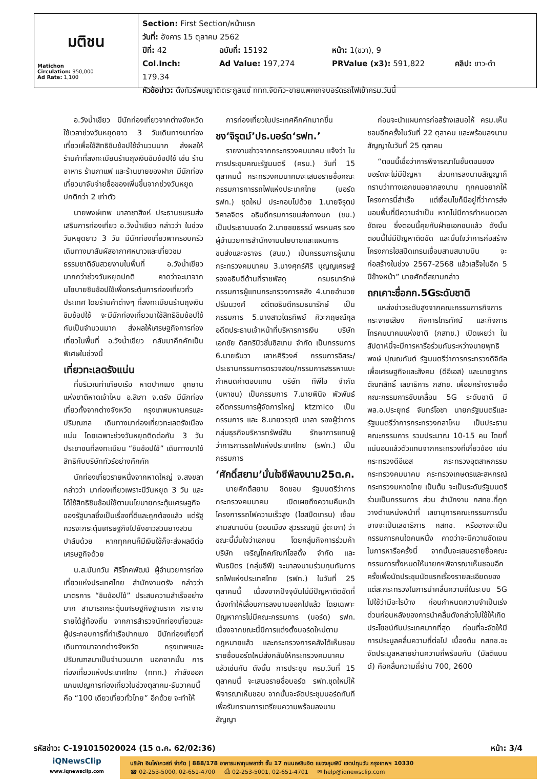มติชน
Matichon
Circulation: 950,000
Ad Rate: 1,100
Section: First Section/หน้าแรก
วันที่: อังคาร 15 ตุลาคม 2562
ปีที่: 42 ฉบับที่: 15192 หน้า: 1(ขวา), 9
Col.Inch: 179.34 Ad Value: 197,274 PRValue (x3): 591,822 คลิป: ขาว-ดำ
หัวข้อข่าว: ดึงทัวร์พบญาติตระกูลแซ่ ททท.จัดคิว-ขายแพคเกจบอร์ดรถไฟเข้าครม.วันนี้
อ.วังน้ำเขียว มีนักท่องเที่ยวจากต่างจังหวัดใช้เวลาช่วงวันหยุดยาว 3 วันเดินทางมาท่องเที่ยวเพื่อใช้สิทธิชิมช้อปใช้จำนวนมาก ส่งผลให้ร้านค้าที่ลงทะเบียนร้านถุงเงินชิมช้อปใช้ เช่น ร้านอาหาร ร้านกาแฟ และร้านขายของฝาก มีนักท่องเที่ยวมาจับจ่ายซื้อของเพิ่มขึ้นจากช่วงวันหยุดปกติกว่า 2 เท่าตัว
นายพงษ์เทพ มาลาชาสิงห์ ประธานชมรมส่งเสริมการท่องเที่ยว อ.วังน้ำเขียว กล่าวว่า ในช่วงวันหยุดยาว 3 วัน มีนักท่องเที่ยวพาครอบครัวเดินทางมาสัมผัสอากาศหนาวและเที่ยวชมธรรมชาติอันสวยงามในพื้นที่ อ.วังน้ำเขียว มากกว่าช่วงวันหยุดปกติ คาดว่าจะมาจากนโยบายชิมช้อปใช้เพื่อกระตุ้นการท่องเที่ยวทั่วประเทศ โดยร้านค้าต่างๆ ที่ลงทะเบียนร้านถุงเงินชิมช้อปใช้ จะมีนักท่องเที่ยวมาใช้สิทธิชิมช้อปใช้กันเป็นจำนวนมาก ส่งผลให้เศรษฐกิจการท่องเที่ยวในพื้นที่ อ.วังน้ำเขียว กลับมาคึกคักเป็นพิเศษในช่วงนี้
เที่ยวทะเลตรังแน่น
ที่บริเวณท่าเทียบเรือ หาดปากเมง อุทยานแห่งชาติหาดเจ้าไหม อ.สิเกา จ.ตรัง มีนักท่องเที่ยวทั้งจากต่างจังหวัด กรุงเทพมหานครและปริมณฑล เดินทางมาท่องเที่ยวทะเลตรังเนืองแน่น โดยเฉพาะช่วงวันหยุดติดต่อกัน 3 วัน ประชาชนที่ลงทะเบียน “ชิมช้อปใช้” เดินทางมาใช้สิทธิกับบริษัททัวร์อย่างคึกคัก
นักท่องเที่ยวรายหนึ่งจากหาดใหญ่ จ.สงขลา กล่าวว่า มาท่องเที่ยวเพราะมีวันหยุด 3 วัน และได้ใช้สิทธิชิมช้อปใช้ตามนโยบายกระตุ้นเศรษฐกิจของรัฐบาลซึ่งเป็นเรื่องที่ดีและถูกต้องแล้ว แต่รัฐควรจะกระตุ้นเศรษฐกิจไปยังชาวสวนยางสวนปาล์มด้วย หากทุกคนก็มีเงินใช้ก็จะส่งผลดีต่อเศรษฐกิจด้วย
น.ส.นันทวัน ศิริโภคพัฒน์ ผู้อำนวยการท่องเที่ยวแห่งประเทศไทย สำนักงานตรัง กล่าวว่า มาตรการ “ชิมช้อปใช้” ประสบความสำเร็จอย่างมาก สามารถกระตุ้นเศรษฐกิจฐานราก กระจายรายได้สู่ท้องถิ่น จากการสำรวจนักท่องเที่ยวและผู้ประกอบการที่ท่าเรือปากเมง มีนักท่องเที่ยวที่เดินทางมาจากต่างจังหวัด กรุงเทพฯและปริมณฑลมาเป็นจำนวนมาก นอกจากนั้น การท่องเที่ยวแห่งประเทศไทย (ททท.) กำลังออกแคมเปญการท่องเที่ยวในช่วงตุลาคม-ธันวาคมนี้ คือ “100 เดียวเที่ยวทั่วไทย” อีกด้วย จะทำให้
การท่องเที่ยวในประเทศคึกคักมากขึ้น
ชง‘จิรุตม์’ปธ.บอร์ด‘รฟท.’
รายงานข่าวจากกระทรวงคมนาคม แจ้งว่า ในการประชุมคณะรัฐมนตรี (ครม.) วันที่ 15 ตุลาคมนี้ กระทรวงคมนาคมจะเสนอรายชื่อคณะกรรมการการรถไฟแห่งประเทศไทย (บอร์ด รฟท.) ชุดใหม่ ประกอบไปด้วย 1.นายจิรุตม์ วิศาลจิตร อธิบดีกรมการขนส่งทางบก (ขบ.) เป็นประธานบอร์ด 2.นายชยธรรม์ พรหมศร รองผู้อำนวยการสำนักงานนโยบายและแผนการขนส่งและจราจร (สนข.) เป็นกรรมการผู้แทนกระทรวงคมนาคม 3.นางศุกร์ศิริ บุญญเศรษฐ์ รองอธิบดีด้านที่ราชพัสดุ กรมธนารักษ์ กรรมการผู้แทนกระทรวงการคลัง 4.นายอำนวย ปรีมนวงศ์ อดีตอธิบดีกรมธนารักษ์ เป็นกรรมการ 5.นางสาวไตรทิพย์ ศิวะกฤษณ์กุล อดีตประธานเจ้าหน้าที่บริหารการเงิน บริษัท เอกชัย ดิสทริบิวชั่นซิสเทม จำกัด เป็นกรรมการ 6.นายธันวา เลาหศิริวงศ์ กรรมการอิสระ/ประธานกรรมการตรวจสอบ/กรรมการสรรหาแบะกำหนดค่าตอบแทน บริษัท ทีพีไอ จำกัด (มหาชน) เป็นกรรมการ 7.นายพินิจ พัวพันธ์ อดีตกรรมการผู้จัดการใหญ่ ktzmico เป็นกรรมการ และ 8.นายวรวุฒิ มาลา รองผู้ว่าการ กลุ่มธุรกิจบริหารทรัพย์สิน รักษาการแทนผู้ว่าการการรถไฟแห่งประเทศไทย (รฟท.) เป็นกรรมการ
‘ศักดิ์สยาม’มั่นใจซีพีลงนาม25ต.ค.
นายศักดิ์สยาม ชิดชอบ รัฐมนตรีว่าการกระทรวงคมนาคม เปิดเผยถึงความคืบหน้าโครงการรถไฟความเร็วสูง (ไฮสปีดเทรน) เชื่อมสามสนามบิน (ดอนเมือง สุวรรณภูมิ อู่ตะเภา) ว่า ขณะนี้มั่นใจว่าเอกชน โดยกลุ่มกิจการร่วมค้า บริษัท เจริญโภคภัณฑ์โฮลดิ้ง จำกัด และพันธมิตร (กลุ่มซีพี) จะมาลงนามร่วมทุนกับการรถไฟแห่งประเทศไทย (รฟท.) ในวันที่ 25 ตุลาคมนี้ เนื่องจากปัจจุบันไม่มีปัญหาติดขัดที่ต้องทำให้เลื่อนการลงนามออกไปแล้ว โดยเฉพาะปัญหาการไม่มีคณะกรรมการ (บอร์ด) รฟท. เนื่องจากขณะนี้มีการแต่งตั้งบอร์ดใหม่ตามกฎหมายแล้ว และกระทรวงการคลังได้เห็นชอบรายชื่อบอร์ดใหม่ส่งกลับให้กระทรวงคมนาคมแล้วเช่นกัน ดังนั้น การประชุม ครม.วันที่ 15 ตุลาคมนี้ จะเสนอรายชื่อบอร์ด รฟท.ชุดใหม่ให้พิจารณาเห็นชอบ จากนั้นจะจัดประชุมบอร์ดทันทีเพื่อรับทราบการเตรียมความพร้อมลงนามสัญญา
ก่อนจะนำแผนการก่อสร้างเสนอให้ ครม.เห็นชอบอีกครั้งในวันที่ 22 ตุลาคม และพร้อมลงนามสัญญาในวันที่ 25 ตุลาคม
“ตอนนี้เชื่อว่าการพิจารณาในขั้นตอนของบอร์ดจะไม่มีปัญหา ส่วนการลงนามสัญญาก็ทราบว่าทางเอกชนอยากลงนาม ทุกคนอยากให้โครงการนี้สำเร็จ แต่เงื่อนไขก็มีอยู่ที่ว่าการส่งมอบพื้นที่มีความจำเป็น หากไม่มีการกำหนดเวลาชัดเจน ซึ่งตอนนี้คุยกับฝ่ายเอกชนแล้ว ดังนั้น ตอนนี้ไม่มีปัญหาติดขัด และมั่นใจว่าการก่อสร้างโครงการไฮสปีดเทรนเชื่อมสามสนามบิน จะก่อสร้างในช่วง 2567-2568 แล้วเสร็จในอีก 5 ปีข้างหน้า” นายศักดิ์สยามกล่าว
ถกเคาะชื่อกก.5Gระดับชาติ
แหล่งข่าวระดับสูงจากคณะกรรมการกิจการกระจายเสียง กิจการโทรทัศน์ และกิจการโทรคมนาคมแห่งชาติ (กสทช.) เปิดเผยว่า ในสัปดาห์นี้จะมีการหารือร่วมกันระหว่างนายพุทธิพงษ์ ปุณณกันต์ รัฐมนตรีว่าการกระทรวงดิจิทัลเพื่อเศรษฐกิจและสังคม (ดีอีเอส) และนายฐากร ตัณฑสิทธิ์ เลขาธิการ กสทช. เพื่อยกร่างรายชื่อคณะกรรมการขับเคลื่อน 5G ระดับชาติ มี พล.อ.ประยุทธ์ จันทร์โอชา นายกรัฐมนตรีและรัฐมนตรีว่าการกระทรวงกลาโหม เป็นประธานคณะกรรมการ รวมประมาณ 10-15 คน โดยที่แน่นอนแล้วตัวแทนจากกระทรวงที่เกี่ยวข้อง เช่น กระทรวงดีอีเอส กระทรวงอุตสาหกรรม กระทรวงคมนาคม กระทรวงเกษตรและสหกรณ์ กระทรวงมหาดไทย เป็นต้น จะเป็นระดับรัฐมนตรีร่วมเป็นกรรมการ ส่วน สำนักงาน กสทช.ที่ถูกวางตำแหน่งหน้าที่ เลขานุการคณะกรรมการนั้น อาจจะเป็นเลขาธิการ กสทช. หรืออาจจะเป็นกรรมการคนใดคนหนึ่ง คาดว่าจะมีความชัดเจนในการหารือครั้งนี้ จากนั้นจะเสนอรายชื่อคณะกรรมการทั้งหมดให้นายกฯพิจารณาเห็นชอบอีกครั้งเพื่อนัดประชุมนัดแรกเรื่องรายละเอียดของแต่ละกระทรวงในการนำคลื่นความถี่ในระบบ 5G ไปใช้ว่ามีอะไรบ้าง ก่อนกำหนดความจำเป็นเร่งด่วนก่อนหลังของการนำคลื่นดังกล่าวไปใช้ให้เกิดประโยชน์กับประเทศมากที่สุด ก่อนที่จะจัดให้มีการประมูลคลื่นความถี่ต่อไป เบื้องต้น กสทช.จะจัดประมูลหลายย่านความถี่พร้อมกัน (มัลติแบนด์) คือคลื่นความถี่ย่าน 700, 2600
รหัสข่าว: C-191015020024 (15 ต.ค. 62/02:36) หน้า: 3/4
iQNewsClip
www.iqnewsclip.com
บริษัท อินโฟเควสท์ จำกัด | 888/178 อาคารมหาทุนพลาซ่า ชั้น 17 ถนนเพลินจิต แขวงลุมพินี เขตปทุมวัน กรุงเทพฯ 10330
☎ 02-253-5000, 02-651-4700 ⎙ 02-253-5001, 02-651-4701 ✉ help@iqnewsclip.com